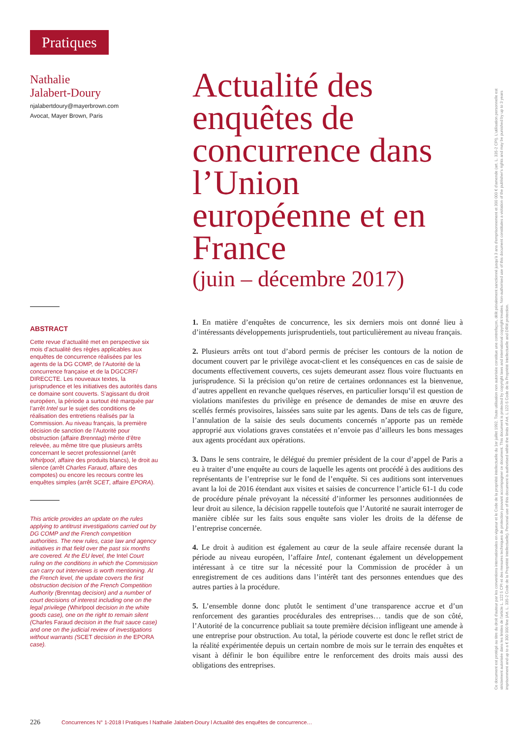Pratiques
Nathalie
Jalabert-Doury
njalabertdoury@mayerbrown.com
Avocat, Mayer Brown, Paris
ABSTRACT
Cette revue d’actualité met en perspective six mois d’actualité des règles applicables aux enquêtes de concurrence réalisées par les agents de la DG COMP, de l’Autorité de la concurrence française et de la DGCCRF/ DIRECCTE. Les nouveaux textes, la jurisprudence et les initiatives des autorités dans ce domaine sont couverts. S’agissant du droit européen, la période a surtout été marquée par l’arrêt Intel sur le sujet des conditions de réalisation des entretiens réalisés par la Commission. Au niveau français, la première décision de sanction de l’Autorité pour obstruction (affaire Brenntag) mérite d’être relevée, au même titre que plusieurs arrêts concernant le secret professionnel (arrêt Whirlpool, affaire des produits blancs), le droit au silence (arrêt Charles Faraud, affaire des compotes) ou encore les recours contre les enquêtes simples (arrêt SCET, affaire EPORA).
This article provides an update on the rules applying to antitrust investigations carried out by DG COMP and the French competition authorities. The new rules, case law and agency initiatives in that field over the past six months are covered. At the EU level, the Intel Court ruling on the conditions in which the Commission can carry out interviews is worth mentioning. At the French level, the update covers the first obstruction decision of the French Competition Authority (Brenntag decision) and a number of court decisions of interest including one on the legal privilege (Whirlpool decision in the white goods case), one on the right to remain silent (Charles Faraud decision in the fruit sauce case) and one on the judicial review of investigations without warrants (SCET decision in the EPORA case).
Actualité des enquêtes de concurrence dans l’Union européenne et en France
(juin – décembre 2017)
1. En matière d’enquêtes de concurrence, les six derniers mois ont donné lieu à d’intéressants développements jurisprudentiels, tout particulièrement au niveau français.
2. Plusieurs arrêts ont tout d’abord permis de préciser les contours de la notion de document couvert par le privilège avocat-client et les conséquences en cas de saisie de documents effectivement couverts, ces sujets demeurant assez flous voire fluctuants en jurisprudence. Si la précision qu’on retire de certaines ordonnances est la bienvenue, d’autres appellent en revanche quelques réserves, en particulier lorsqu’il est question de violations manifestes du privilège en présence de demandes de mise en œuvre des scellés fermés provisoires, laissées sans suite par les agents. Dans de tels cas de figure, l’annulation de la saisie des seuls documents concernés n’apporte pas un remède approprié aux violations graves constatées et n’envoie pas d’ailleurs les bons messages aux agents procédant aux opérations.
3. Dans le sens contraire, le délégué du premier président de la cour d’appel de Paris a eu à traiter d’une enquête au cours de laquelle les agents ont procédé à des auditions des représentants de l’entreprise sur le fond de l’enquête. Si ces auditions sont intervenues avant la loi de 2016 étendant aux visites et saisies de concurrence l’article 61-1 du code de procédure pénale prévoyant la nécessité d’informer les personnes auditionnées de leur droit au silence, la décision rappelle toutefois que l’Autorité ne saurait interroger de manière ciblée sur les faits sous enquête sans violer les droits de la défense de l’entreprise concernée.
4. Le droit à audition est également au cœur de la seule affaire recensée durant la période au niveau européen, l’affaire Intel, contenant également un développement intéressant à ce titre sur la nécessité pour la Commission de procéder à un enregistrement de ces auditions dans l’intérêt tant des personnes entendues que des autres parties à la procédure.
5. L’ensemble donne donc plutôt le sentiment d’une transparence accrue et d’un renforcement des garanties procédurales des entreprises… tandis que de son côté, l’Autorité de la concurrence publiait sa toute première décision infligeant une amende à une entreprise pour obstruction. Au total, la période couverte est donc le reflet strict de la réalité expérimentée depuis un certain nombre de mois sur le terrain des enquêtes et visant à définir le bon équilibre entre le renforcement des droits mais aussi des obligations des entreprises.
Ce document est protégé au titre du droit d'auteur par les conventions internationales en vigueur et le Code de la propriété intellectuelle du 1er juillet 1992. Toute utilisation non autorisée constitue une contrefaçon, délit pénalement sanctionné jusqu'à 3 ans d'emprisonnement et 300 000 € d'amende (art. L. 335-2 CPI). L'utilisation personnelle est strictement autorisée dans les limites de l'article L. 122 5 CPI et des mesures techniques de protection pouvant accompagner ce document. This document is protected by copyright laws and international copyright treaties. Non-authorised use of this document constitutes a violation of the publisher's rights and may be punished by up to 3 years imprisonment and up to a € 300 000 fine (Art. L. 335-2 Code de la Propriété Intellectuelle). Personal use of this document is authorised within the limits of Art. L 122-5 Code de la Propriété Intellectuelle and DRM protection.
226 Concurrences N° 1-2018 l Pratiques l Nathalie Jalabert-Doury l Actualité des enquêtes de concurrence…